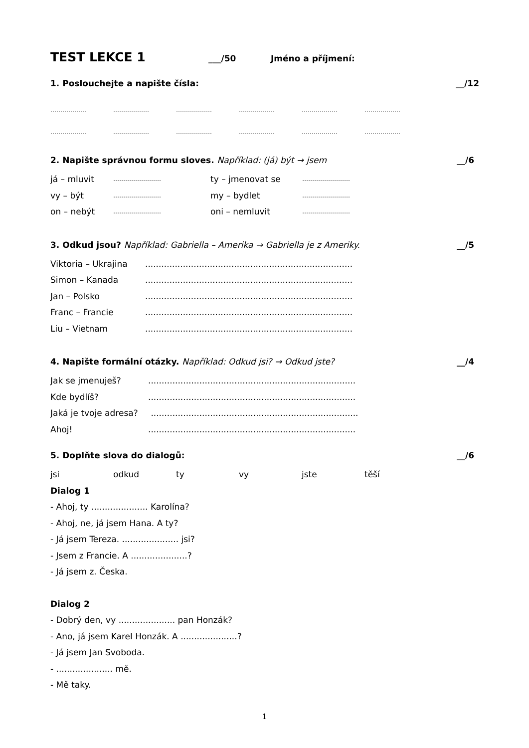TEST LEKCE 1 ___/50 Jméno a příjmení:
1. Poslouchejte a napište čísla: __/12
……………… ……………… ……………… ……………… ……………… ………………
……………… ……………… ……………… ……………… ……………… ………………
2. Napište správnou formu sloves. Například: (já) být → jsem __/6
já – mluvit …………………… ty – jmenovat se ……………………
vy – být …………………… my – bydlet ……………………
on – nebýt …………………… oni – nemluvit ……………………
3. Odkud jsou? Například: Gabriella – Amerika → Gabriella je z Ameriky. __/5
Viktoria – Ukrajina.............................................................................
Simon – Kanada.............................................................................
Jan – Polsko.............................................................................
Franc – Francie.............................................................................
Liu – Vietnam.............................................................................
4. Napište formální otázky. Například: Odkud jsi? → Odkud jste? __/4
Jak se jmenuješ?.............................................................................
Kde bydlíš?.............................................................................
Jaká je tvoje adresa? .............................................................................
Ahoj!.............................................................................
5. Doplňte slova do dialogů: __/6
jsi odkud ty vy jste těší
Dialog 1
- Ahoj, ty ..................... Karolína?
- Ahoj, ne, já jsem Hana. A ty?
- Já jsem Tereza. ..................... jsi?
- Jsem z Francie. A .....................?
- Já jsem z. Česka.
Dialog 2
- Dobrý den, vy ..................... pan Honzák?
- Ano, já jsem Karel Honzák. A .....................?
- Já jsem Jan Svoboda.
- ..................... mě.
- Mě taky.
1